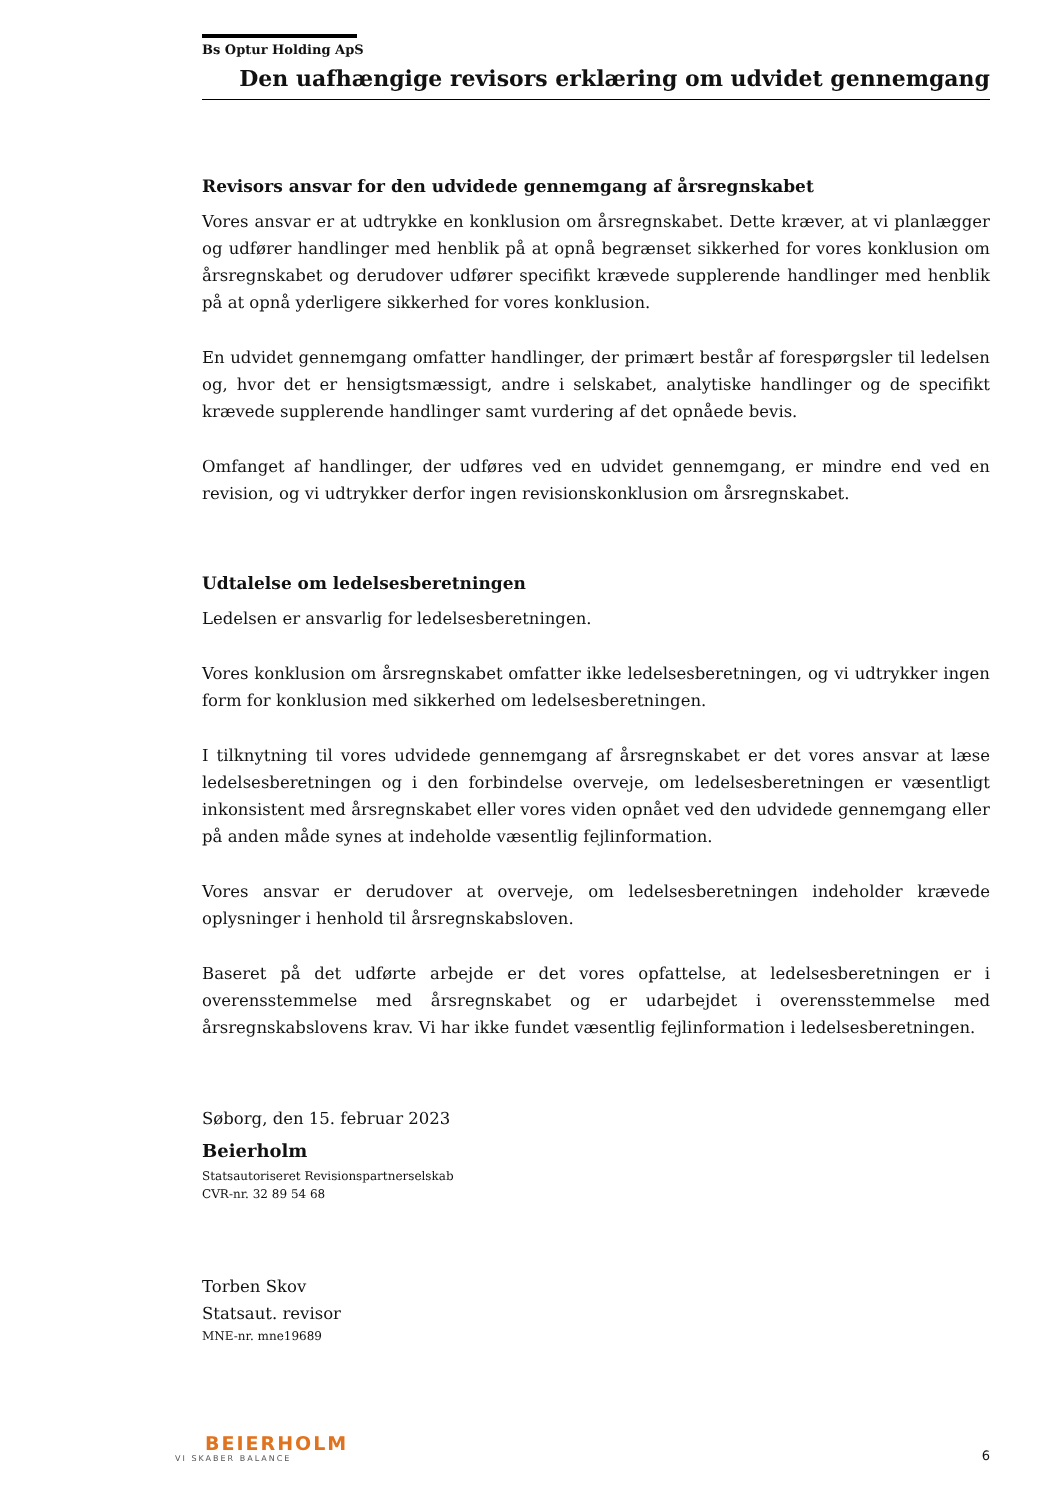Bs Optur Holding ApS
Den uafhængige revisors erklæring om udvidet gennemgang
Revisors ansvar for den udvidede gennemgang af årsregnskabet
Vores ansvar er at udtrykke en konklusion om årsregnskabet. Dette kræver, at vi planlægger og udfører handlinger med henblik på at opnå begrænset sikkerhed for vores konklusion om årsregnskabet og derudover udfører specifikt krævede supplerende handlinger med henblik på at opnå yderligere sikkerhed for vores konklusion.
En udvidet gennemgang omfatter handlinger, der primært består af forespørgsler til ledelsen og, hvor det er hensigtsmæssigt, andre i selskabet, analytiske handlinger og de specifikt krævede supplerende handlinger samt vurdering af det opnåede bevis.
Omfanget af handlinger, der udføres ved en udvidet gennemgang, er mindre end ved en revision, og vi udtrykker derfor ingen revisionskonklusion om årsregnskabet.
Udtalelse om ledelsesberetningen
Ledelsen er ansvarlig for ledelsesberetningen.
Vores konklusion om årsregnskabet omfatter ikke ledelsesberetningen, og vi udtrykker ingen form for konklusion med sikkerhed om ledelsesberetningen.
I tilknytning til vores udvidede gennemgang af årsregnskabet er det vores ansvar at læse ledelsesberetningen og i den forbindelse overveje, om ledelsesberetningen er væsentligt inkonsistent med årsregnskabet eller vores viden opnået ved den udvidede gennemgang eller på anden måde synes at indeholde væsentlig fejlinformation.
Vores ansvar er derudover at overveje, om ledelsesberetningen indeholder krævede oplysninger i henhold til årsregnskabsloven.
Baseret på det udførte arbejde er det vores opfattelse, at ledelsesberetningen er i overensstemmelse med årsregnskabet og er udarbejdet i overensstemmelse med årsregnskabslovens krav. Vi har ikke fundet væsentlig fejlinformation i ledelsesberetningen.
Søborg, den 15. februar 2023
Beierholm
Statsautoriseret Revisionspartnerselskab
CVR-nr. 32 89 54 68
Torben Skov
Statsaut. revisor
MNE-nr. mne19689
BEIERHOLM
VI SKABER BALANCE
6